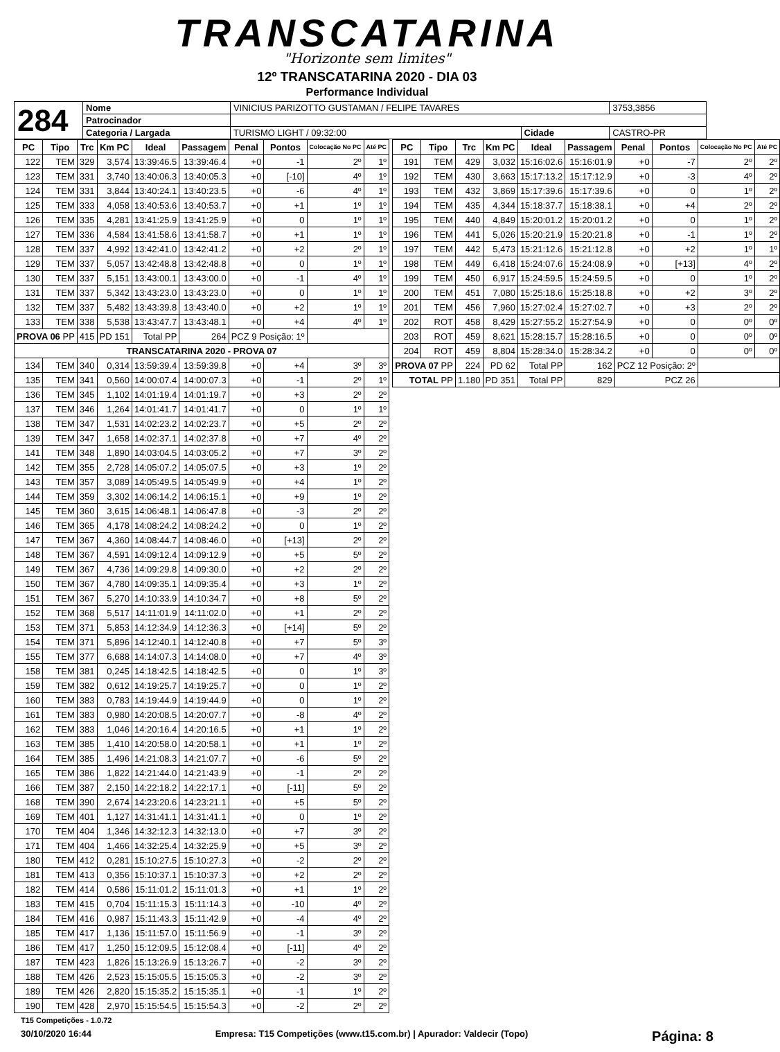TRANSCATARINA
"Horizonte sem limites"
12º TRANSCATARINA 2020 - DIA 03
Performance Individual
| 284 | Nome | VINICIUS PARIZOTTO GUSTAMAN / FELIPE TAVARES | | | 3753,3856 |
| | Patrocinador | | | | |
| | Categoria / Largada | | TURISMO LIGHT / 09:32:00 | Cidade | CASTRO-PR |
| PC | Tipo | Trc | Km PC | Ideal | Passagem | Penal | Pontos | Colocação No PC | Até PC |
| --- | --- | --- | --- | --- | --- | --- | --- | --- | --- |
| 122 | TEM | 329 | 3,574 | 13:39:46.5 | 13:39:46.4 | +0 | -1 | 2º | 1º |
| 123 | TEM | 331 | 3,740 | 13:40:06.3 | 13:40:05.3 | +0 | [-10] | 4º | 1º |
| 124 | TEM | 331 | 3,844 | 13:40:24.1 | 13:40:23.5 | +0 | -6 | 4º | 1º |
| 125 | TEM | 333 | 4,058 | 13:40:53.6 | 13:40:53.7 | +0 | +1 | 1º | 1º |
| 126 | TEM | 335 | 4,281 | 13:41:25.9 | 13:41:25.9 | +0 | 0 | 1º | 1º |
| 127 | TEM | 336 | 4,584 | 13:41:58.6 | 13:41:58.7 | +0 | +1 | 1º | 1º |
| 128 | TEM | 337 | 4,992 | 13:42:41.0 | 13:42:41.2 | +0 | +2 | 2º | 1º |
| 129 | TEM | 337 | 5,057 | 13:42:48.8 | 13:42:48.8 | +0 | 0 | 1º | 1º |
| 130 | TEM | 337 | 5,151 | 13:43:00.1 | 13:43:00.0 | +0 | -1 | 4º | 1º |
| 131 | TEM | 337 | 5,342 | 13:43:23.0 | 13:43:23.0 | +0 | 0 | 1º | 1º |
| 132 | TEM | 337 | 5,482 | 13:43:39.8 | 13:43:40.0 | +0 | +2 | 1º | 1º |
| 133 | TEM | 338 | 5,538 | 13:43:47.7 | 13:43:48.1 | +0 | +4 | 4º | 1º |
| PROVA 06 PP | | 415 | PD 151 | Total PP | 264 | PCZ 9 Posição: 1º | | | |
| TRANSCATARINA 2020 - PROVA 07 | | | | | | | | | |
| 134 | TEM | 340 | 0,314 | 13:59:39.4 | 13:59:39.8 | +0 | +4 | 3º | 3º |
| 135 | TEM | 341 | 0,560 | 14:00:07.4 | 14:00:07.3 | +0 | -1 | 2º | 1º |
| 136 | TEM | 345 | 1,102 | 14:01:19.4 | 14:01:19.7 | +0 | +3 | 2º | 2º |
| 137 | TEM | 346 | 1,264 | 14:01:41.7 | 14:01:41.7 | +0 | 0 | 1º | 1º |
| 138 | TEM | 347 | 1,531 | 14:02:23.2 | 14:02:23.7 | +0 | +5 | 2º | 2º |
| 139 | TEM | 347 | 1,658 | 14:02:37.1 | 14:02:37.8 | +0 | +7 | 4º | 2º |
| 141 | TEM | 348 | 1,890 | 14:03:04.5 | 14:03:05.2 | +0 | +7 | 3º | 2º |
| 142 | TEM | 355 | 2,728 | 14:05:07.2 | 14:05:07.5 | +0 | +3 | 1º | 2º |
| 143 | TEM | 357 | 3,089 | 14:05:49.5 | 14:05:49.9 | +0 | +4 | 1º | 2º |
| 144 | TEM | 359 | 3,302 | 14:06:14.2 | 14:06:15.1 | +0 | +9 | 1º | 2º |
| 145 | TEM | 360 | 3,615 | 14:06:48.1 | 14:06:47.8 | +0 | -3 | 2º | 2º |
| 146 | TEM | 365 | 4,178 | 14:08:24.2 | 14:08:24.2 | +0 | 0 | 1º | 2º |
| 147 | TEM | 367 | 4,360 | 14:08:44.7 | 14:08:46.0 | +0 | [+13] | 2º | 2º |
| 148 | TEM | 367 | 4,591 | 14:09:12.4 | 14:09:12.9 | +0 | +5 | 5º | 2º |
| 149 | TEM | 367 | 4,736 | 14:09:29.8 | 14:09:30.0 | +0 | +2 | 2º | 2º |
| 150 | TEM | 367 | 4,780 | 14:09:35.1 | 14:09:35.4 | +0 | +3 | 1º | 2º |
| 151 | TEM | 367 | 5,270 | 14:10:33.9 | 14:10:34.7 | +0 | +8 | 5º | 2º |
| 152 | TEM | 368 | 5,517 | 14:11:01.9 | 14:11:02.0 | +0 | +1 | 2º | 2º |
| 153 | TEM | 371 | 5,853 | 14:12:34.9 | 14:12:36.3 | +0 | [+14] | 5º | 2º |
| 154 | TEM | 371 | 5,896 | 14:12:40.1 | 14:12:40.8 | +0 | +7 | 5º | 3º |
| 155 | TEM | 377 | 6,688 | 14:14:07.3 | 14:14:08.0 | +0 | +7 | 4º | 3º |
| 158 | TEM | 381 | 0,245 | 14:18:42.5 | 14:18:42.5 | +0 | 0 | 1º | 3º |
| 159 | TEM | 382 | 0,612 | 14:19:25.7 | 14:19:25.7 | +0 | 0 | 1º | 2º |
| 160 | TEM | 383 | 0,783 | 14:19:44.9 | 14:19:44.9 | +0 | 0 | 1º | 2º |
| 161 | TEM | 383 | 0,980 | 14:20:08.5 | 14:20:07.7 | +0 | -8 | 4º | 2º |
| 162 | TEM | 383 | 1,046 | 14:20:16.4 | 14:20:16.5 | +0 | +1 | 1º | 2º |
| 163 | TEM | 385 | 1,410 | 14:20:58.0 | 14:20:58.1 | +0 | +1 | 1º | 2º |
| 164 | TEM | 385 | 1,496 | 14:21:08.3 | 14:21:07.7 | +0 | -6 | 5º | 2º |
| 165 | TEM | 386 | 1,822 | 14:21:44.0 | 14:21:43.9 | +0 | -1 | 2º | 2º |
| 166 | TEM | 387 | 2,150 | 14:22:18.2 | 14:22:17.1 | +0 | [-11] | 5º | 2º |
| 168 | TEM | 390 | 2,674 | 14:23:20.6 | 14:23:21.1 | +0 | +5 | 5º | 2º |
| 169 | TEM | 401 | 1,127 | 14:31:41.1 | 14:31:41.1 | +0 | 0 | 1º | 2º |
| 170 | TEM | 404 | 1,346 | 14:32:12.3 | 14:32:13.0 | +0 | +7 | 3º | 2º |
| 171 | TEM | 404 | 1,466 | 14:32:25.4 | 14:32:25.9 | +0 | +5 | 3º | 2º |
| 180 | TEM | 412 | 0,281 | 15:10:27.5 | 15:10:27.3 | +0 | -2 | 2º | 2º |
| 181 | TEM | 413 | 0,356 | 15:10:37.1 | 15:10:37.3 | +0 | +2 | 2º | 2º |
| 182 | TEM | 414 | 0,586 | 15:11:01.2 | 15:11:01.3 | +0 | +1 | 1º | 2º |
| 183 | TEM | 415 | 0,704 | 15:11:15.3 | 15:11:14.3 | +0 | -10 | 4º | 2º |
| 184 | TEM | 416 | 0,987 | 15:11:43.3 | 15:11:42.9 | +0 | -4 | 4º | 2º |
| 185 | TEM | 417 | 1,136 | 15:11:57.0 | 15:11:56.9 | +0 | -1 | 3º | 2º |
| 186 | TEM | 417 | 1,250 | 15:12:09.5 | 15:12:08.4 | +0 | [-11] | 4º | 2º |
| 187 | TEM | 423 | 1,826 | 15:13:26.9 | 15:13:26.7 | +0 | -2 | 3º | 2º |
| 188 | TEM | 426 | 2,523 | 15:15:05.5 | 15:15:05.3 | +0 | -2 | 3º | 2º |
| 189 | TEM | 426 | 2,820 | 15:15:35.2 | 15:15:35.1 | +0 | -1 | 1º | 2º |
| 190 | TEM | 428 | 2,970 | 15:15:54.5 | 15:15:54.3 | +0 | -2 | 2º | 2º |
| PC | Tipo | Trc | Km PC | Ideal | Passagem | Penal | Pontos | Colocação No PC | Até PC |
| --- | --- | --- | --- | --- | --- | --- | --- | --- | --- |
| 191 | TEM | 429 | 3,032 | 15:16:02.6 | 15:16:01.9 | +0 | -7 | 2º | 2º |
| 192 | TEM | 430 | 3,663 | 15:17:13.2 | 15:17:12.9 | +0 | -3 | 4º | 2º |
| 193 | TEM | 432 | 3,869 | 15:17:39.6 | 15:17:39.6 | +0 | 0 | 1º | 2º |
| 194 | TEM | 435 | 4,344 | 15:18:37.7 | 15:18:38.1 | +0 | +4 | 2º | 2º |
| 195 | TEM | 440 | 4,849 | 15:20:01.2 | 15:20:01.2 | +0 | 0 | 1º | 2º |
| 196 | TEM | 441 | 5,026 | 15:20:21.9 | 15:20:21.8 | +0 | -1 | 1º | 2º |
| 197 | TEM | 442 | 5,473 | 15:21:12.6 | 15:21:12.8 | +0 | +2 | 1º | 1º |
| 198 | TEM | 449 | 6,418 | 15:24:07.6 | 15:24:08.9 | +0 | [+13] | 4º | 2º |
| 199 | TEM | 450 | 6,917 | 15:24:59.5 | 15:24:59.5 | +0 | 0 | 1º | 2º |
| 200 | TEM | 451 | 7,080 | 15:25:18.6 | 15:25:18.8 | +0 | +2 | 3º | 2º |
| 201 | TEM | 456 | 7,960 | 15:27:02.4 | 15:27:02.7 | +0 | +3 | 2º | 2º |
| 202 | ROT | 458 | 8,429 | 15:27:55.2 | 15:27:54.9 | +0 | 0 | 0º | 0º |
| 203 | ROT | 459 | 8,621 | 15:28:15.7 | 15:28:16.5 | +0 | 0 | 0º | 0º |
| 204 | ROT | 459 | 8,804 | 15:28:34.0 | 15:28:34.2 | +0 | 0 | 0º | 0º |
| PROVA 07 PP | | 224 | PD 62 | Total PP | 162 | PCZ 12 Posição: 2º | | | |
| TOTAL PP | | 1.180 | PD 351 | Total PP | 829 | PCZ 26 | | | |
T15 Competições - 1.0.72
30/10/2020 16:44 Empresa: T15 Competições (www.t15.com.br) | Apurador: Valdecir (Topo) Página: 8